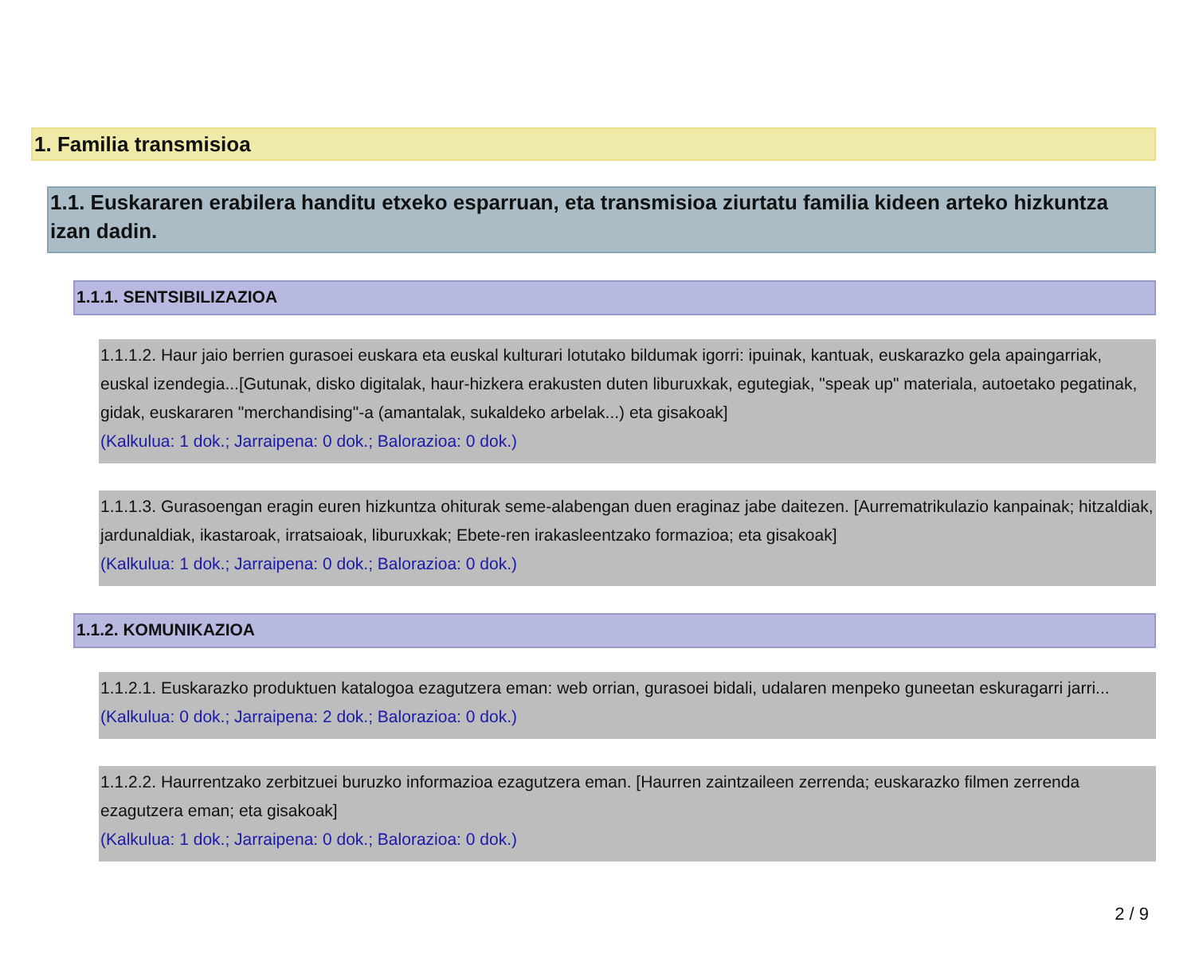1. Familia transmisioa
1.1. Euskararen erabilera handitu etxeko esparruan, eta transmisioa ziurtatu familia kideen arteko hizkuntza izan dadin.
1.1.1. SENTSIBILIZAZIOA
1.1.1.2. Haur jaio berrien gurasoei euskara eta euskal kulturari lotutako bildumak igorri: ipuinak, kantuak, euskarazko gela apaingarriak, euskal izendegia...[Gutunak, disko digitalak, haur-hizkera erakusten duten liburuxkak, egutegiak, "speak up" materiala, autoetako pegatinak, gidak, euskararen "merchandising"-a (amantalak, sukaldeko arbelak...) eta gisakoak]
(Kalkulua: 1 dok.; Jarraipena: 0 dok.; Balorazioa: 0 dok.)
1.1.1.3. Gurasoengan eragin euren hizkuntza ohiturak seme-alabengan duen eraginaz jabe daitezen. [Aurrematrikulazio kanpainak; hitzaldiak, jardunaldiak, ikastaroak, irratsaioak, liburuxkak; Ebete-ren irakasleentzako formazioa; eta gisakoak]
(Kalkulua: 1 dok.; Jarraipena: 0 dok.; Balorazioa: 0 dok.)
1.1.2. KOMUNIKAZIOA
1.1.2.1. Euskarazko produktuen katalogoa ezagutzera eman: web orrian, gurasoei bidali, udalaren menpeko guneetan eskuragarri jarri...
(Kalkulua: 0 dok.; Jarraipena: 2 dok.; Balorazioa: 0 dok.)
1.1.2.2. Haurrentzako zerbitzuei buruzko informazioa ezagutzera eman. [Haurren zaintzaileen zerrenda; euskarazko filmen zerrenda ezagutzera eman; eta gisakoak]
(Kalkulua: 1 dok.; Jarraipena: 0 dok.; Balorazioa: 0 dok.)
2 / 9